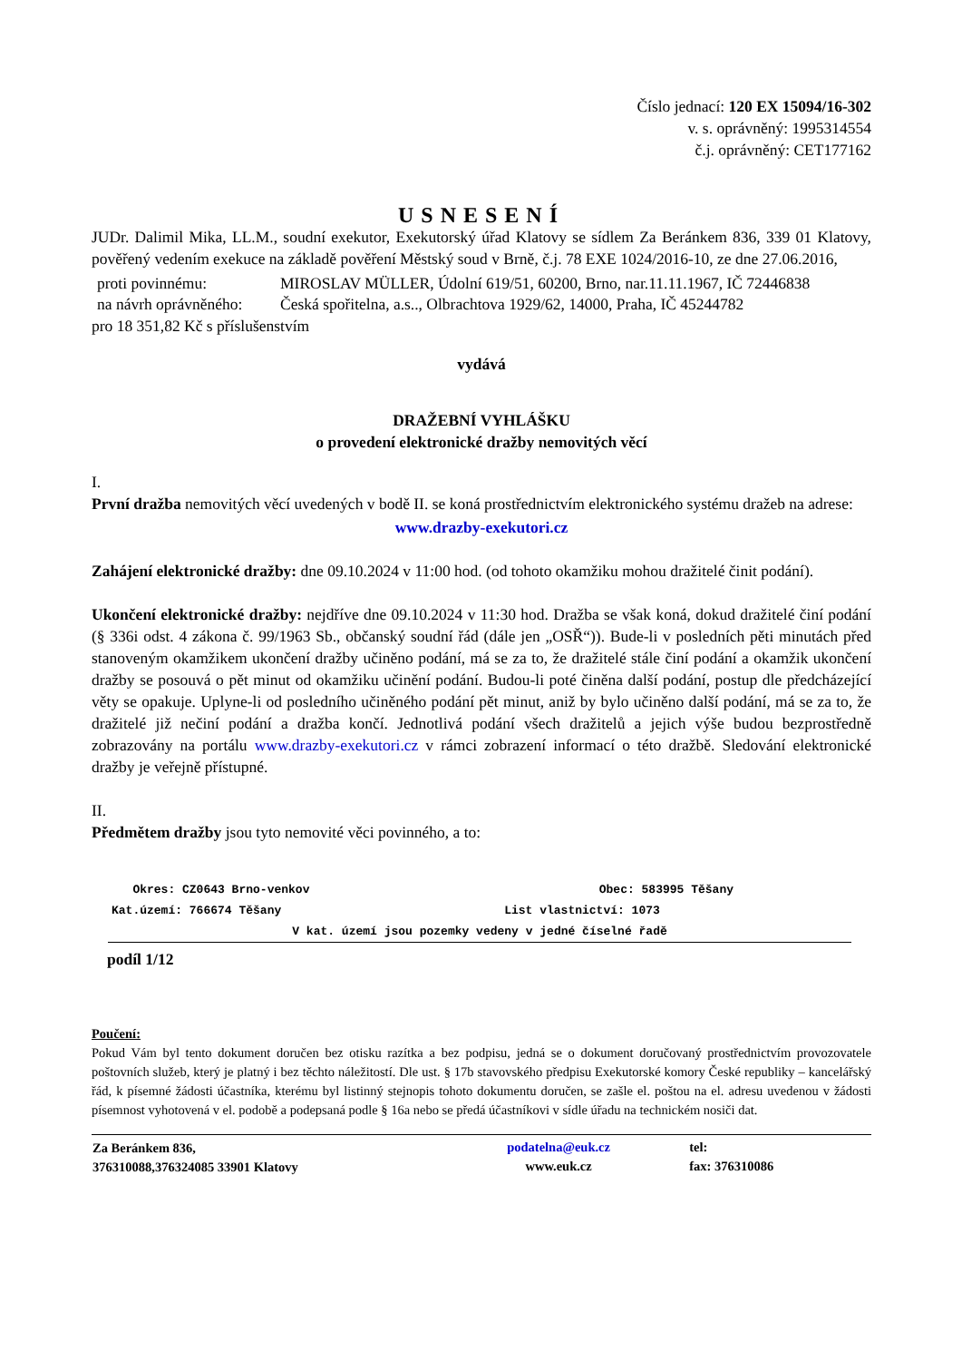Číslo jednací: 120 EX 15094/16-302
v. s. oprávněný: 1995314554
č.j. oprávněný: CET177162
USNESENÍ
JUDr. Dalimil Mika, LL.M., soudní exekutor, Exekutorský úřad Klatovy se sídlem Za Beránkem 836, 339 01 Klatovy, pověřený vedením exekuce na základě pověření Městský soud v Brně, č.j. 78 EXE 1024/2016-10, ze dne 27.06.2016,
| proti povinnému: | MIROSLAV MÜLLER, Údolní 619/51, 60200, Brno, nar.11.11.1967, IČ 72446838 |
| na návrh oprávněného: | Česká spořitelna, a.s.., Olbrachtova 1929/62, 14000, Praha, IČ 45244782 |
pro 18 351,82 Kč s příslušenstvím
vydává
DRAŽEBNÍ VYHLÁŠKU
o provedení elektronické dražby nemovitých věcí
I.
První dražba nemovitých věcí uvedených v bodě II. se koná prostřednictvím elektronického systému dražeb na adrese:
www.drazby-exekutori.cz
Zahájení elektronické dražby: dne 09.10.2024 v 11:00 hod. (od tohoto okamžiku mohou dražitelé činit podání).
Ukončení elektronické dražby: nejdříve dne 09.10.2024 v 11:30 hod. Dražba se však koná, dokud dražitelé činí podání (§ 336i odst. 4 zákona č. 99/1963 Sb., občanský soudní řád (dále jen „OSŘ“)). Bude-li v posledních pěti minutách před stanoveným okamžikem ukončení dražby učiněno podání, má se za to, že dražitelé stále činí podání a okamžik ukončení dražby se posouvá o pět minut od okamžiku učinění podání. Budou-li poté činěna další podání, postup dle předcházející věty se opakuje. Uplyne-li od posledního učiněného podání pět minut, aniž by bylo učiněno další podání, má se za to, že dražitelé již nečiní podání a dražba končí. Jednotlivá podání všech dražitelů a jejich výše budou bezprostředně zobrazovány na portálu www.drazby-exekutori.cz v rámci zobrazení informací o této dražbě. Sledování elektronické dražby je veřejně přístupné.
II.
Předmětem dražby jsou tyto nemovité věci povinného, a to:
| Okres: CZ0643 Brno-venkov | Obec: 583995 Těšany |
| Kat.území: 766674 Těšany | List vlastnictví: 1073 |
| V kat. území jsou pozemky vedeny v jedné číselné řadě | |
podíl 1/12
Poučení:
Pokud Vám byl tento dokument doručen bez otisku razítka a bez podpisu, jedná se o dokument doručovaný prostřednictvím provozovatele poštovních služeb, který je platný i bez těchto náležitostí. Dle ust. § 17b stavovského předpisu Exekutorské komory České republiky – kancelářský řád, k písemné žádosti účastníka, kterému byl listinný stejnopis tohoto dokumentu doručen, se zašle el. poštou na el. adresu uvedenou v žádosti písemnost vyhotovená v el. podobě a podepsaná podle § 16a nebo se předá účastníkovi v sídle úřadu na technickém nosiči dat.
| Za Beránkem 836, 376310088,376324085 33901 Klatovy | podatelna@euk.cz www.euk.cz | tel: fax: 376310086 |